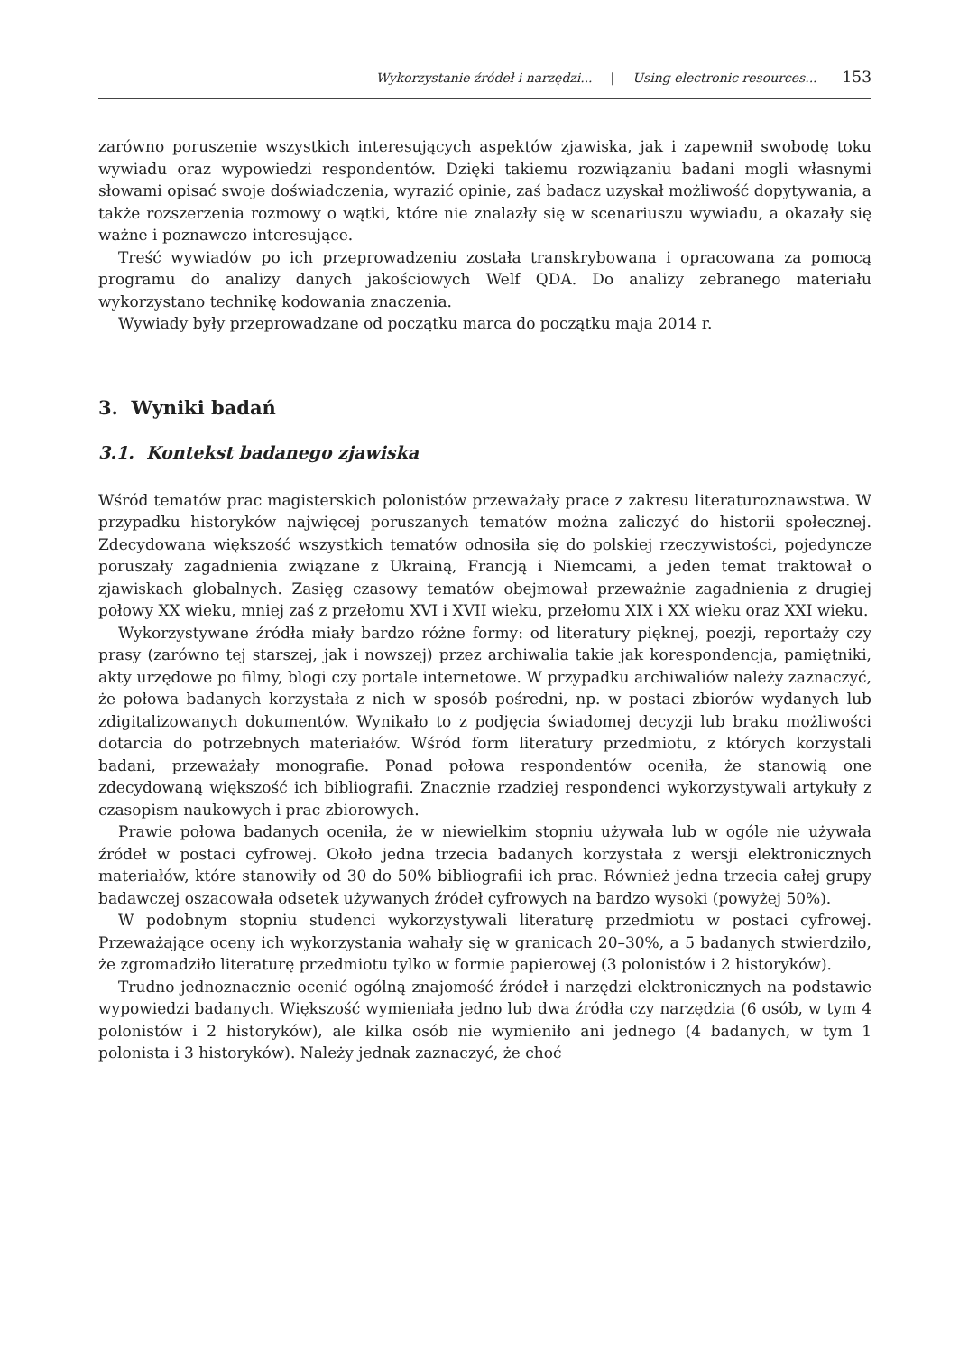Wykorzystanie źródeł i narzędzi... | Using electronic resources... 153
zarówno poruszenie wszystkich interesujących aspektów zjawiska, jak i zapewnił swobodę toku wywiadu oraz wypowiedzi respondentów. Dzięki takiemu rozwiązaniu badani mogli własnymi słowami opisać swoje doświadczenia, wyrazić opinie, zaś badacz uzyskał możliwość dopytywania, a także rozszerzenia rozmowy o wątki, które nie znalazły się w scenariuszu wywiadu, a okazały się ważne i poznawczo interesujące.
Treść wywiadów po ich przeprowadzeniu została transkrybowana i opracowana za pomocą programu do analizy danych jakościowych Welf QDA. Do analizy zebranego materiału wykorzystano technikę kodowania znaczenia.
Wywiady były przeprowadzane od początku marca do początku maja 2014 r.
3. Wyniki badań
3.1. Kontekst badanego zjawiska
Wśród tematów prac magisterskich polonistów przeważały prace z zakresu literaturoznawstwa. W przypadku historyków najwięcej poruszanych tematów można zaliczyć do historii społecznej. Zdecydowana większość wszystkich tematów odnosiła się do polskiej rzeczywistości, pojedyncze poruszały zagadnienia związane z Ukrainą, Francją i Niemcami, a jeden temat traktował o zjawiskach globalnych. Zasięg czasowy tematów obejmował przeważnie zagadnienia z drugiej połowy XX wieku, mniej zaś z przełomu XVI i XVII wieku, przełomu XIX i XX wieku oraz XXI wieku.
Wykorzystywane źródła miały bardzo różne formy: od literatury pięknej, poezji, reportaży czy prasy (zarówno tej starszej, jak i nowszej) przez archiwalia takie jak korespondencja, pamiętniki, akty urzędowe po filmy, blogi czy portale internetowe. W przypadku archiwaliów należy zaznaczyć, że połowa badanych korzystała z nich w sposób pośredni, np. w postaci zbiorów wydanych lub zdigitalizowanych dokumentów. Wynikało to z podjęcia świadomej decyzji lub braku możliwości dotarcia do potrzebnych materiałów. Wśród form literatury przedmiotu, z których korzystali badani, przeważały monografie. Ponad połowa respondentów oceniła, że stanowią one zdecydowaną większość ich bibliografii. Znacznie rzadziej respondenci wykorzystywali artykuły z czasopism naukowych i prac zbiorowych.
Prawie połowa badanych oceniła, że w niewielkim stopniu używała lub w ogóle nie używała źródeł w postaci cyfrowej. Około jedna trzecia badanych korzystała z wersji elektronicznych materiałów, które stanowiły od 30 do 50% bibliografii ich prac. Również jedna trzecia całej grupy badawczej oszacowała odsetek używanych źródeł cyfrowych na bardzo wysoki (powyżej 50%).
W podobnym stopniu studenci wykorzystywali literaturę przedmiotu w postaci cyfrowej. Przeważające oceny ich wykorzystania wahały się w granicach 20–30%, a 5 badanych stwierdziło, że zgromadziło literaturę przedmiotu tylko w formie papierowej (3 polonistów i 2 historyków).
Trudno jednoznacznie ocenić ogólną znajomość źródeł i narzędzi elektronicznych na podstawie wypowiedzi badanych. Większość wymieniała jedno lub dwa źródła czy narzędzia (6 osób, w tym 4 polonistów i 2 historyków), ale kilka osób nie wymieniło ani jednego (4 badanych, w tym 1 polonista i 3 historyków). Należy jednak zaznaczyć, że choć